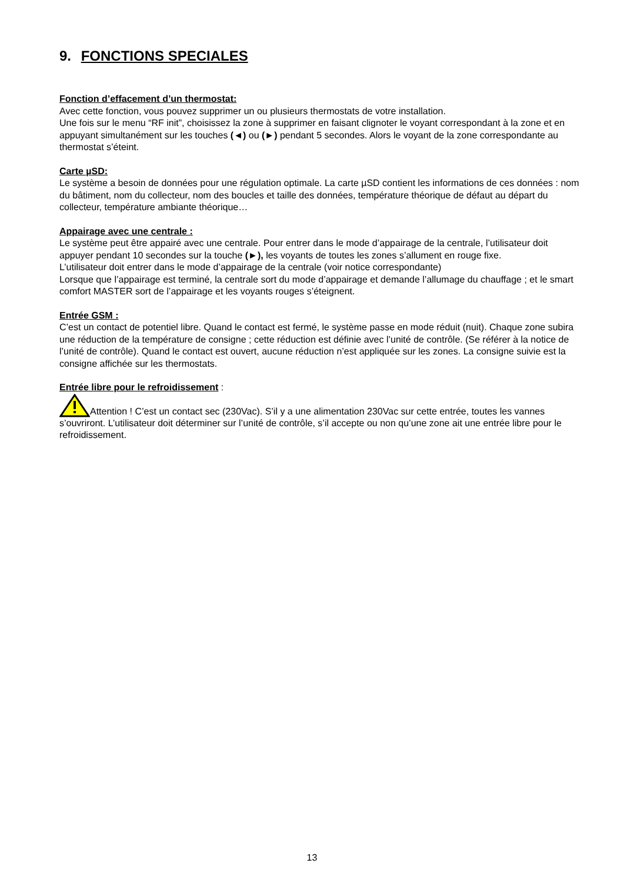9. FONCTIONS SPECIALES
Fonction d’effacement d’un thermostat:
Avec cette fonction, vous pouvez supprimer un ou plusieurs thermostats de votre installation.
Une fois sur le menu “RF init”, choisissez la zone à supprimer en faisant clignoter le voyant correspondant à la zone et en appuyant simultanément sur les touches (◄) ou (►) pendant 5 secondes. Alors le voyant de la zone correspondante au thermostat s’éteint.
Carte µSD:
Le système a besoin de données pour une régulation optimale. La carte µSD contient les informations de ces données : nom du bâtiment, nom du collecteur, nom des boucles et taille des données, température théorique de défaut au départ du collecteur, température ambiante théorique…
Appairage avec une centrale :
Le système peut être appairé avec une centrale. Pour entrer dans le mode d’appairage de la centrale, l’utilisateur doit appuyer pendant 10 secondes sur la touche (►), les voyants de toutes les zones s’allument en rouge fixe.
L’utilisateur doit entrer dans le mode d’appairage de la centrale (voir notice correspondante)
Lorsque que l’appairage est terminé, la centrale sort du mode d’appairage et demande l’allumage du chauffage ; et le smart comfort MASTER sort de l’appairage et les voyants rouges s’éteignent.
Entrée GSM :
C’est un contact de potentiel libre. Quand le contact est fermé, le système passe en mode réduit (nuit). Chaque zone subira une réduction de la température de consigne ; cette réduction est définie avec l’unité de contrôle. (Se référer à la notice de l’unité de contrôle). Quand le contact est ouvert, aucune réduction n’est appliquée sur les zones. La consigne suivie est la consigne affichée sur les thermostats.
Entrée libre pour le refroidissement
:
Attention ! C’est un contact sec (230Vac). S’il y a une alimentation 230Vac sur cette entrée, toutes les vannes s’ouvriront. L’utilisateur doit déterminer sur l’unité de contrôle, s’il accepte ou non qu’une zone ait une entrée libre pour le refroidissement.
13